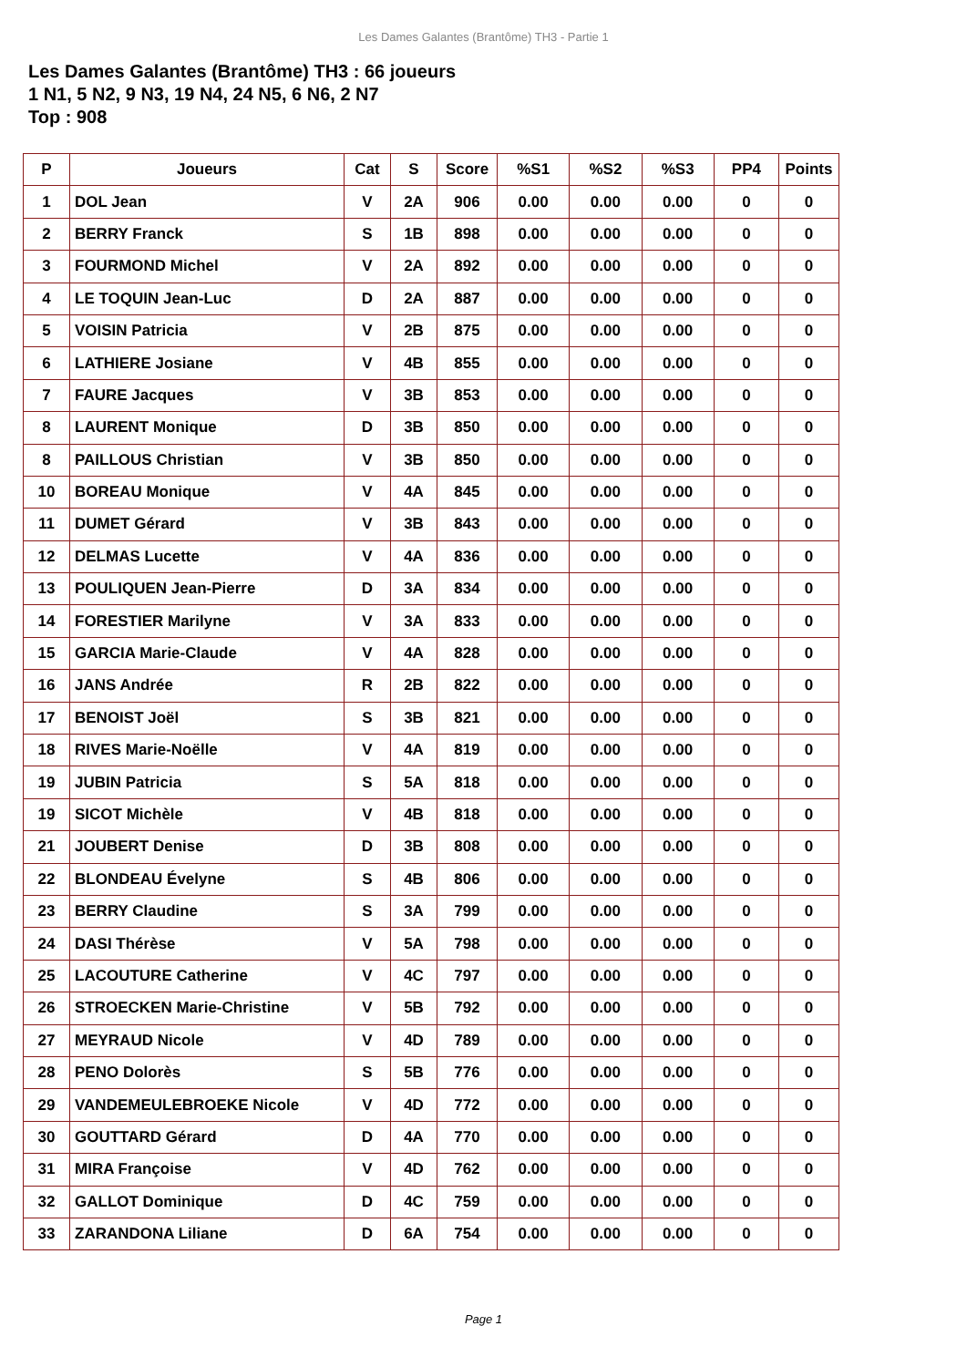Les Dames Galantes (Brantôme) TH3 - Partie 1
Les Dames Galantes (Brantôme) TH3 : 66 joueurs
1 N1, 5 N2, 9 N3, 19 N4, 24 N5, 6 N6, 2 N7
Top : 908
| P | Joueurs | Cat | S | Score | %S1 | %S2 | %S3 | PP4 | Points |
| --- | --- | --- | --- | --- | --- | --- | --- | --- | --- |
| 1 | DOL Jean | V | 2A | 906 | 0.00 | 0.00 | 0.00 | 0 | 0 |
| 2 | BERRY Franck | S | 1B | 898 | 0.00 | 0.00 | 0.00 | 0 | 0 |
| 3 | FOURMOND Michel | V | 2A | 892 | 0.00 | 0.00 | 0.00 | 0 | 0 |
| 4 | LE TOQUIN Jean-Luc | D | 2A | 887 | 0.00 | 0.00 | 0.00 | 0 | 0 |
| 5 | VOISIN Patricia | V | 2B | 875 | 0.00 | 0.00 | 0.00 | 0 | 0 |
| 6 | LATHIERE Josiane | V | 4B | 855 | 0.00 | 0.00 | 0.00 | 0 | 0 |
| 7 | FAURE Jacques | V | 3B | 853 | 0.00 | 0.00 | 0.00 | 0 | 0 |
| 8 | LAURENT Monique | D | 3B | 850 | 0.00 | 0.00 | 0.00 | 0 | 0 |
| 8 | PAILLOUS Christian | V | 3B | 850 | 0.00 | 0.00 | 0.00 | 0 | 0 |
| 10 | BOREAU Monique | V | 4A | 845 | 0.00 | 0.00 | 0.00 | 0 | 0 |
| 11 | DUMET Gérard | V | 3B | 843 | 0.00 | 0.00 | 0.00 | 0 | 0 |
| 12 | DELMAS Lucette | V | 4A | 836 | 0.00 | 0.00 | 0.00 | 0 | 0 |
| 13 | POULIQUEN Jean-Pierre | D | 3A | 834 | 0.00 | 0.00 | 0.00 | 0 | 0 |
| 14 | FORESTIER Marilyne | V | 3A | 833 | 0.00 | 0.00 | 0.00 | 0 | 0 |
| 15 | GARCIA Marie-Claude | V | 4A | 828 | 0.00 | 0.00 | 0.00 | 0 | 0 |
| 16 | JANS Andrée | R | 2B | 822 | 0.00 | 0.00 | 0.00 | 0 | 0 |
| 17 | BENOIST Joël | S | 3B | 821 | 0.00 | 0.00 | 0.00 | 0 | 0 |
| 18 | RIVES Marie-Noëlle | V | 4A | 819 | 0.00 | 0.00 | 0.00 | 0 | 0 |
| 19 | JUBIN Patricia | S | 5A | 818 | 0.00 | 0.00 | 0.00 | 0 | 0 |
| 19 | SICOT Michèle | V | 4B | 818 | 0.00 | 0.00 | 0.00 | 0 | 0 |
| 21 | JOUBERT Denise | D | 3B | 808 | 0.00 | 0.00 | 0.00 | 0 | 0 |
| 22 | BLONDEAU Évelyne | S | 4B | 806 | 0.00 | 0.00 | 0.00 | 0 | 0 |
| 23 | BERRY Claudine | S | 3A | 799 | 0.00 | 0.00 | 0.00 | 0 | 0 |
| 24 | DASI Thérèse | V | 5A | 798 | 0.00 | 0.00 | 0.00 | 0 | 0 |
| 25 | LACOUTURE Catherine | V | 4C | 797 | 0.00 | 0.00 | 0.00 | 0 | 0 |
| 26 | STROECKEN Marie-Christine | V | 5B | 792 | 0.00 | 0.00 | 0.00 | 0 | 0 |
| 27 | MEYRAUD Nicole | V | 4D | 789 | 0.00 | 0.00 | 0.00 | 0 | 0 |
| 28 | PENO Dolorès | S | 5B | 776 | 0.00 | 0.00 | 0.00 | 0 | 0 |
| 29 | VANDEMEULEBROEKE Nicole | V | 4D | 772 | 0.00 | 0.00 | 0.00 | 0 | 0 |
| 30 | GOUTTARD Gérard | D | 4A | 770 | 0.00 | 0.00 | 0.00 | 0 | 0 |
| 31 | MIRA Françoise | V | 4D | 762 | 0.00 | 0.00 | 0.00 | 0 | 0 |
| 32 | GALLOT Dominique | D | 4C | 759 | 0.00 | 0.00 | 0.00 | 0 | 0 |
| 33 | ZARANDONA Liliane | D | 6A | 754 | 0.00 | 0.00 | 0.00 | 0 | 0 |
Page 1